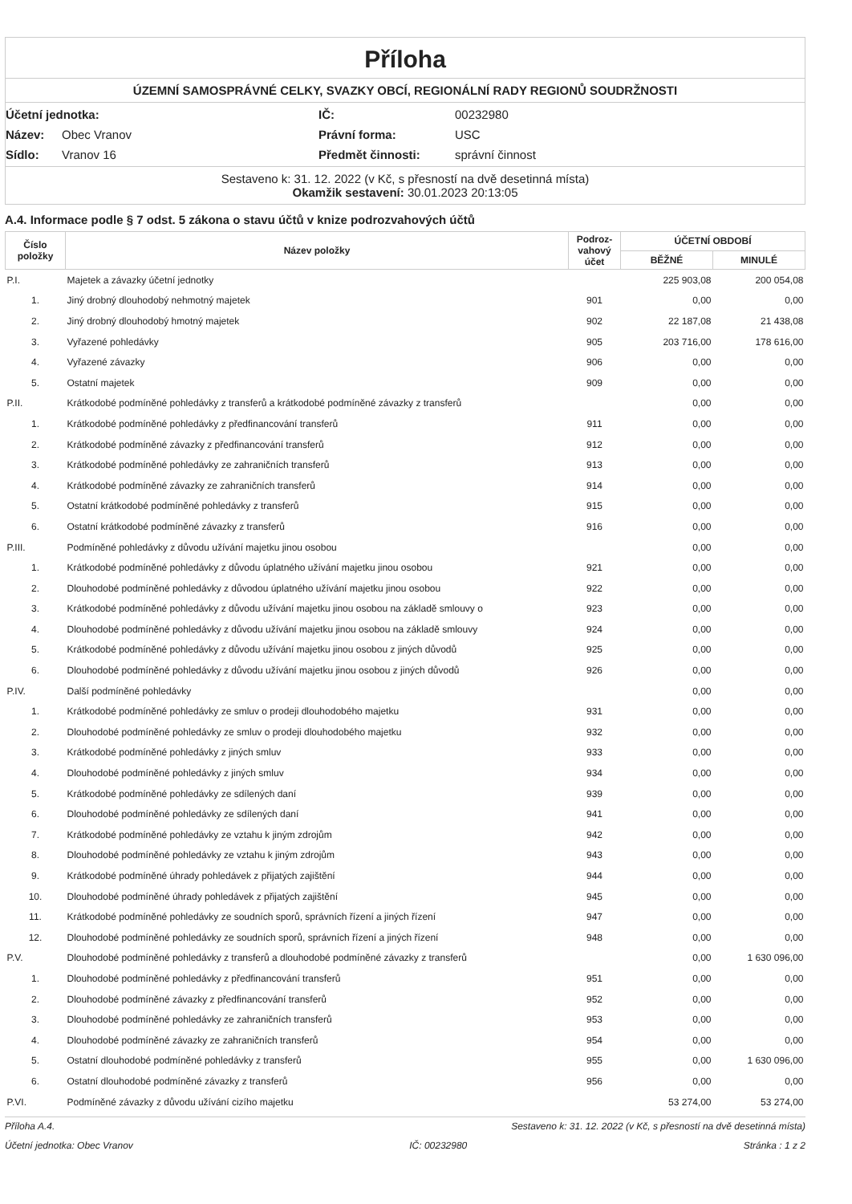Příloha
ÚZEMNÍ SAMOSPRÁVNÉ CELKY, SVAZKY OBCÍ, REGIONÁLNÍ RADY REGIONŮ SOUDRŽNOSTI
Účetní jednotka:
IČ:
00232980
Název:
Obec Vranov
Právní forma:
USC
Sídlo:
Vranov 16
Předmět činnosti:
správní činnost
Sestaveno k: 31. 12. 2022 (v Kč, s přesností na dvě desetinná místa)
Okamžik sestavení: 30.01.2023 20:13:05
A.4. Informace podle § 7 odst. 5 zákona o stavu účtů v knize podrozvahových účtů
| Číslo položky | Název položky | Podroz-vahový účet | ÚČETNÍ OBDOBÍ | |
| --- | --- | --- | --- | --- |
| | | | BĚŽNÉ | MINULÉ |
| P.I. | Majetek a závazky účetní jednotky | | 225 903,08 | 200 054,08 |
| 1. | Jiný drobný dlouhodobý nehmotný majetek | 901 | 0,00 | 0,00 |
| 2. | Jiný drobný dlouhodobý hmotný majetek | 902 | 22 187,08 | 21 438,08 |
| 3. | Vyřazené pohledávky | 905 | 203 716,00 | 178 616,00 |
| 4. | Vyřazené závazky | 906 | 0,00 | 0,00 |
| 5. | Ostatní majetek | 909 | 0,00 | 0,00 |
| P.II. | Krátkodobé podmíněné pohledávky z transferů a krátkodobé podmíněné závazky z transferů | | 0,00 | 0,00 |
| 1. | Krátkodobé podmíněné pohledávky z předfinancování transferů | 911 | 0,00 | 0,00 |
| 2. | Krátkodobé podmíněné závazky z předfinancování transferů | 912 | 0,00 | 0,00 |
| 3. | Krátkodobé podmíněné pohledávky ze zahraničních transferů | 913 | 0,00 | 0,00 |
| 4. | Krátkodobé podmíněné závazky ze zahraničních transferů | 914 | 0,00 | 0,00 |
| 5. | Ostatní krátkodobé podmíněné pohledávky z transferů | 915 | 0,00 | 0,00 |
| 6. | Ostatní krátkodobé podmíněné závazky z transferů | 916 | 0,00 | 0,00 |
| P.III. | Podmíněné pohledávky z důvodu užívání majetku jinou osobou | | 0,00 | 0,00 |
| 1. | Krátkodobé podmíněné pohledávky z důvodu úplatného užívání majetku jinou osobou | 921 | 0,00 | 0,00 |
| 2. | Dlouhodobé podmíněné pohledávky z důvodou úplatného užívání majetku jinou osobou | 922 | 0,00 | 0,00 |
| 3. | Krátkodobé podmíněné pohledávky z důvodu užívání majetku jinou osobou na základě smlouvy o | 923 | 0,00 | 0,00 |
| 4. | Dlouhodobé podmíněné pohledávky z důvodu užívání majetku jinou osobou na základě smlouvy | 924 | 0,00 | 0,00 |
| 5. | Krátkodobé podmíněné pohledávky z důvodu užívání majetku jinou osobou z jiných důvodů | 925 | 0,00 | 0,00 |
| 6. | Dlouhodobé podmíněné pohledávky z důvodu užívání majetku jinou osobou z jiných důvodů | 926 | 0,00 | 0,00 |
| P.IV. | Další podmíněné pohledávky | | 0,00 | 0,00 |
| 1. | Krátkodobé podmíněné pohledávky ze smluv o prodeji dlouhodobého majetku | 931 | 0,00 | 0,00 |
| 2. | Dlouhodobé podmíněné pohledávky ze smluv o prodeji dlouhodobého majetku | 932 | 0,00 | 0,00 |
| 3. | Krátkodobé podmíněné pohledávky z jiných smluv | 933 | 0,00 | 0,00 |
| 4. | Dlouhodobé podmíněné pohledávky z jiných smluv | 934 | 0,00 | 0,00 |
| 5. | Krátkodobé podmíněné pohledávky ze sdílených daní | 939 | 0,00 | 0,00 |
| 6. | Dlouhodobé podmíněné pohledávky ze sdílených daní | 941 | 0,00 | 0,00 |
| 7. | Krátkodobé podmíněné pohledávky ze vztahu k jiným zdrojům | 942 | 0,00 | 0,00 |
| 8. | Dlouhodobé podmíněné pohledávky ze vztahu k jiným zdrojům | 943 | 0,00 | 0,00 |
| 9. | Krátkodobé podmíněné úhrady pohledávek z přijatých zajištění | 944 | 0,00 | 0,00 |
| 10. | Dlouhodobé podmíněné úhrady pohledávek z přijatých zajištění | 945 | 0,00 | 0,00 |
| 11. | Krátkodobé podmíněné pohledávky ze soudních sporů, správních řízení a jiných řízení | 947 | 0,00 | 0,00 |
| 12. | Dlouhodobé podmíněné pohledávky ze soudních sporů, správních řízení a jiných řízení | 948 | 0,00 | 0,00 |
| P.V. | Dlouhodobé podmíněné pohledávky z transferů a dlouhodobé podmíněné závazky z transferů | | 0,00 | 1 630 096,00 |
| 1. | Dlouhodobé podmíněné pohledávky z předfinancování transferů | 951 | 0,00 | 0,00 |
| 2. | Dlouhodobé podmíněné závazky z předfinancování transferů | 952 | 0,00 | 0,00 |
| 3. | Dlouhodobé podmíněné pohledávky ze zahraničních transferů | 953 | 0,00 | 0,00 |
| 4. | Dlouhodobé podmíněné závazky ze zahraničních transferů | 954 | 0,00 | 0,00 |
| 5. | Ostatní dlouhodobé podmíněné pohledávky z transferů | 955 | 0,00 | 1 630 096,00 |
| 6. | Ostatní dlouhodobé podmíněné závazky z transferů | 956 | 0,00 | 0,00 |
| P.VI. | Podmíněné závazky z důvodu užívání cizího majetku | | 53 274,00 | 53 274,00 |
Příloha A.4. Sestaveno k: 31. 12. 2022 (v Kč, s přesností na dvě desetinná místa)
Účetní jednotka: Obec Vranov IČ: 00232980 Stránka : 1 z 2